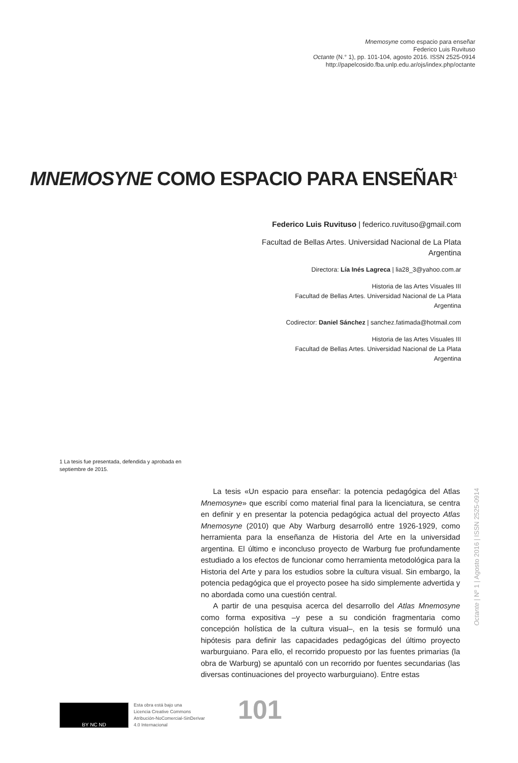Mnemosyne como espacio para enseñar
Federico Luis Ruvituso
Octante (N.° 1), pp. 101-104, agosto 2016. ISSN 2525-0914
http://papelcosido.fba.unlp.edu.ar/ojs/index.php/octante
MNEMOSYNE COMO ESPACIO PARA ENSEÑAR<sup>1</sup>
Federico Luis Ruvituso | federico.ruvituso@gmail.com
Facultad de Bellas Artes. Universidad Nacional de La Plata
Argentina
Directora: Lía Inés Lagreca | lia28_3@yahoo.com.ar
Historia de las Artes Visuales III
Facultad de Bellas Artes. Universidad Nacional de La Plata
Argentina
Codirector: Daniel Sánchez | sanchez.fatimada@hotmail.com
Historia de las Artes Visuales III
Facultad de Bellas Artes. Universidad Nacional de La Plata
Argentina
1 La tesis fue presentada, defendida y aprobada en septiembre de 2015.
La tesis «Un espacio para enseñar: la potencia pedagógica del Atlas Mnemosyne» que escribí como material final para la licenciatura, se centra en definir y en presentar la potencia pedagógica actual del proyecto Atlas Mnemosyne (2010) que Aby Warburg desarrolló entre 1926-1929, como herramienta para la enseñanza de Historia del Arte en la universidad argentina. El último e inconcluso proyecto de Warburg fue profundamente estudiado a los efectos de funcionar como herramienta metodológica para la Historia del Arte y para los estudios sobre la cultura visual. Sin embargo, la potencia pedagógica que el proyecto posee ha sido simplemente advertida y no abordada como una cuestión central.
A partir de una pesquisa acerca del desarrollo del Atlas Mnemosyne como forma expositiva –y pese a su condición fragmentaria como concepción holística de la cultura visual–, en la tesis se formuló una hipótesis para definir las capacidades pedagógicas del último proyecto warburguiano. Para ello, el recorrido propuesto por las fuentes primarias (la obra de Warburg) se apuntaló con un recorrido por fuentes secundarias (las diversas continuaciones del proyecto warburguiano). Entre estas
Octante | Nº 1 | Agosto 2016 | ISSN 2525-0914
BY NC ND
Esta obra está bajo una
Licencia Creative Commons
Atribución-NoComercial-SinDerivar
4.0 Internacional
101